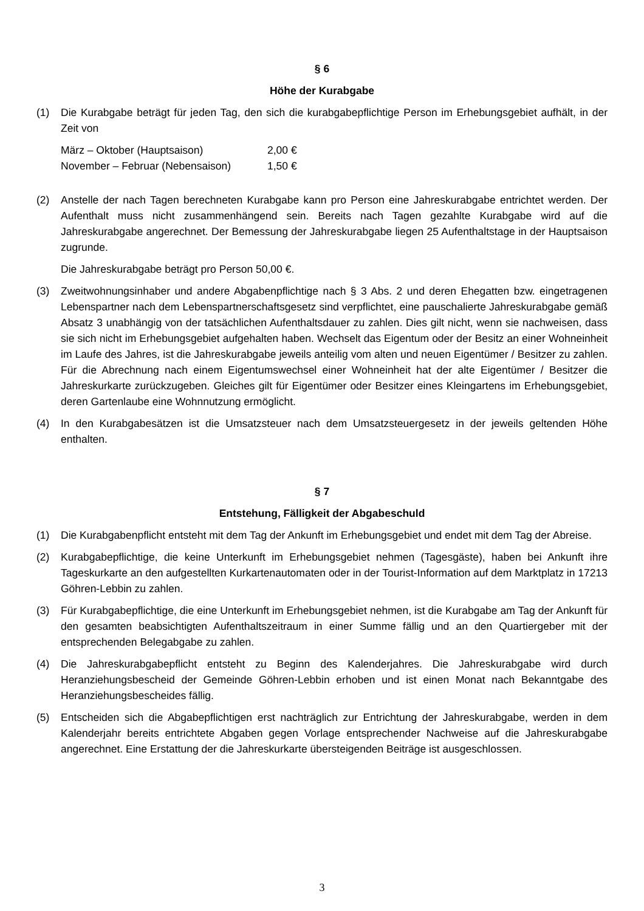§ 6
Höhe der Kurabgabe
(1) Die Kurabgabe beträgt für jeden Tag, den sich die kurabgabepflichtige Person im Erhebungsgebiet aufhält, in der Zeit von
März – Oktober (Hauptsaison) 2,00 €
November – Februar (Nebensaison) 1,50 €
(2) Anstelle der nach Tagen berechneten Kurabgabe kann pro Person eine Jahreskurabgabe entrichtet werden. Der Aufenthalt muss nicht zusammenhängend sein. Bereits nach Tagen gezahlte Kurabgabe wird auf die Jahreskurabgabe angerechnet. Der Bemessung der Jahreskurabgabe liegen 25 Aufenthaltstage in der Hauptsaison zugrunde.
Die Jahreskurabgabe beträgt pro Person 50,00 €.
(3) Zweitwohnungsinhaber und andere Abgabenpflichtige nach § 3 Abs. 2 und deren Ehegatten bzw. eingetragenen Lebenspartner nach dem Lebenspartnerschaftsgesetz sind verpflichtet, eine pauschalierte Jahreskurabgabe gemäß Absatz 3 unabhängig von der tatsächlichen Aufenthaltsdauer zu zahlen. Dies gilt nicht, wenn sie nachweisen, dass sie sich nicht im Erhebungsgebiet aufgehalten haben. Wechselt das Eigentum oder der Besitz an einer Wohneinheit im Laufe des Jahres, ist die Jahreskurabgabe jeweils anteilig vom alten und neuen Eigentümer / Besitzer zu zahlen. Für die Abrechnung nach einem Eigentumswechsel einer Wohneinheit hat der alte Eigentümer / Besitzer die Jahreskurkarte zurückzugeben. Gleiches gilt für Eigentümer oder Besitzer eines Kleingartens im Erhebungsgebiet, deren Gartenlaube eine Wohnnutzung ermöglicht.
(4) In den Kurabgabesätzen ist die Umsatzsteuer nach dem Umsatzsteuergesetz in der jeweils geltenden Höhe enthalten.
§ 7
Entstehung, Fälligkeit der Abgabeschuld
(1) Die Kurabgabenpflicht entsteht mit dem Tag der Ankunft im Erhebungsgebiet und endet mit dem Tag der Abreise.
(2) Kurabgabepflichtige, die keine Unterkunft im Erhebungsgebiet nehmen (Tagesgäste), haben bei Ankunft ihre Tageskurkarte an den aufgestellten Kurkartenautomaten oder in der Tourist-Information auf dem Marktplatz in 17213 Göhren-Lebbin zu zahlen.
(3) Für Kurabgabepflichtige, die eine Unterkunft im Erhebungsgebiet nehmen, ist die Kurabgabe am Tag der Ankunft für den gesamten beabsichtigten Aufenthaltszeitraum in einer Summe fällig und an den Quartiergeber mit der entsprechenden Belegabgabe zu zahlen.
(4) Die Jahreskurabgabepflicht entsteht zu Beginn des Kalenderjahres. Die Jahreskurabgabe wird durch Heranziehungsbescheid der Gemeinde Göhren-Lebbin erhoben und ist einen Monat nach Bekanntgabe des Heranziehungsbescheides fällig.
(5) Entscheiden sich die Abgabepflichtigen erst nachträglich zur Entrichtung der Jahreskurabgabe, werden in dem Kalenderjahr bereits entrichtete Abgaben gegen Vorlage entsprechender Nachweise auf die Jahreskurabgabe angerechnet. Eine Erstattung der die Jahreskurkarte übersteigenden Beiträge ist ausgeschlossen.
3